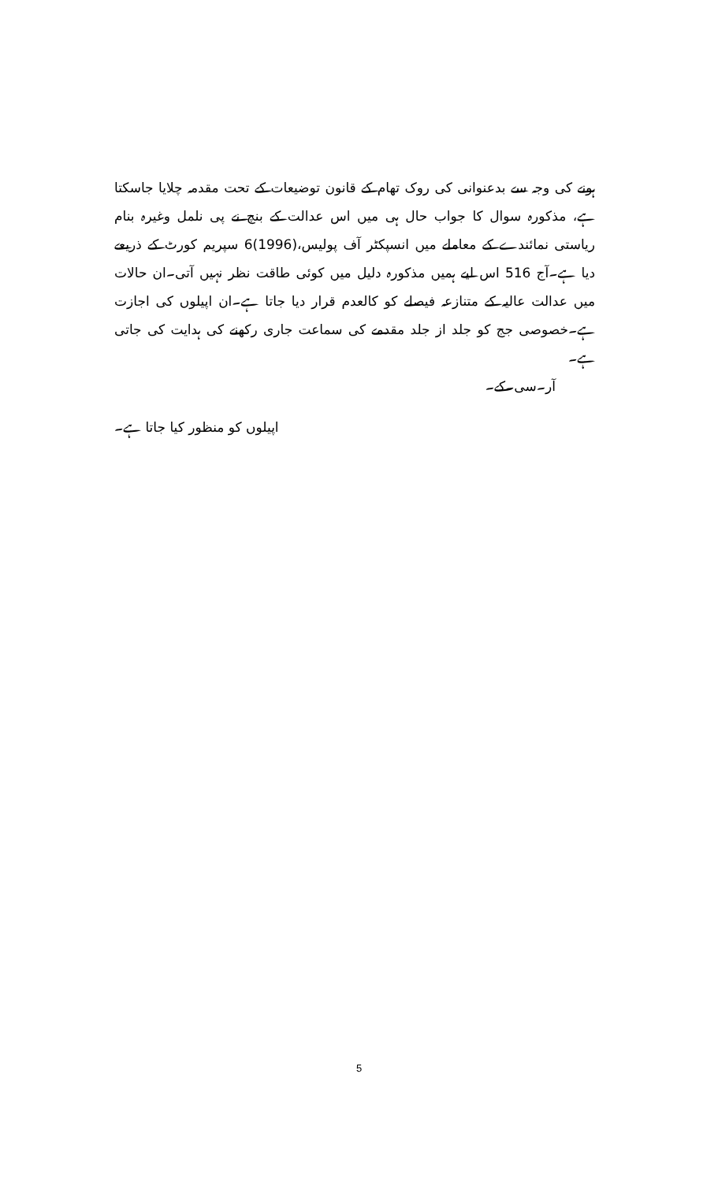ہونے کی وجہ سے بدعنوانی کی روک تھام کے قانون توضیعات کے تحت مقدمہ چلایا جاسکتا ہے، مذکورہ سوال کا جواب حال ہی میں اس عدالت کے بنچ نے پی نلمل وغیرہ بنام ریاستی نمائندے کے معاملے میں انسپکٹر آف پولیس،(1996)6 سپریم کورٹ کے ذریعے دیا ہے۔آج 516 اس لیے ہمیں مذکورہ دلیل میں کوئی طاقت نظر نہیں آتی۔ان حالات میں عدالت عالیہ کے متنازعہ فیصلے کو کالعدم قرار دیا جاتا ہے۔ان اپیلوں کی اجازت ہے۔خصوصی جج کو جلد از جلد مقدمے کی سماعت جاری رکھنے کی ہدایت کی جاتی ہے۔
آر۔سی۔کے۔
اپیلوں کو منظور کیا جاتا ہے۔
5